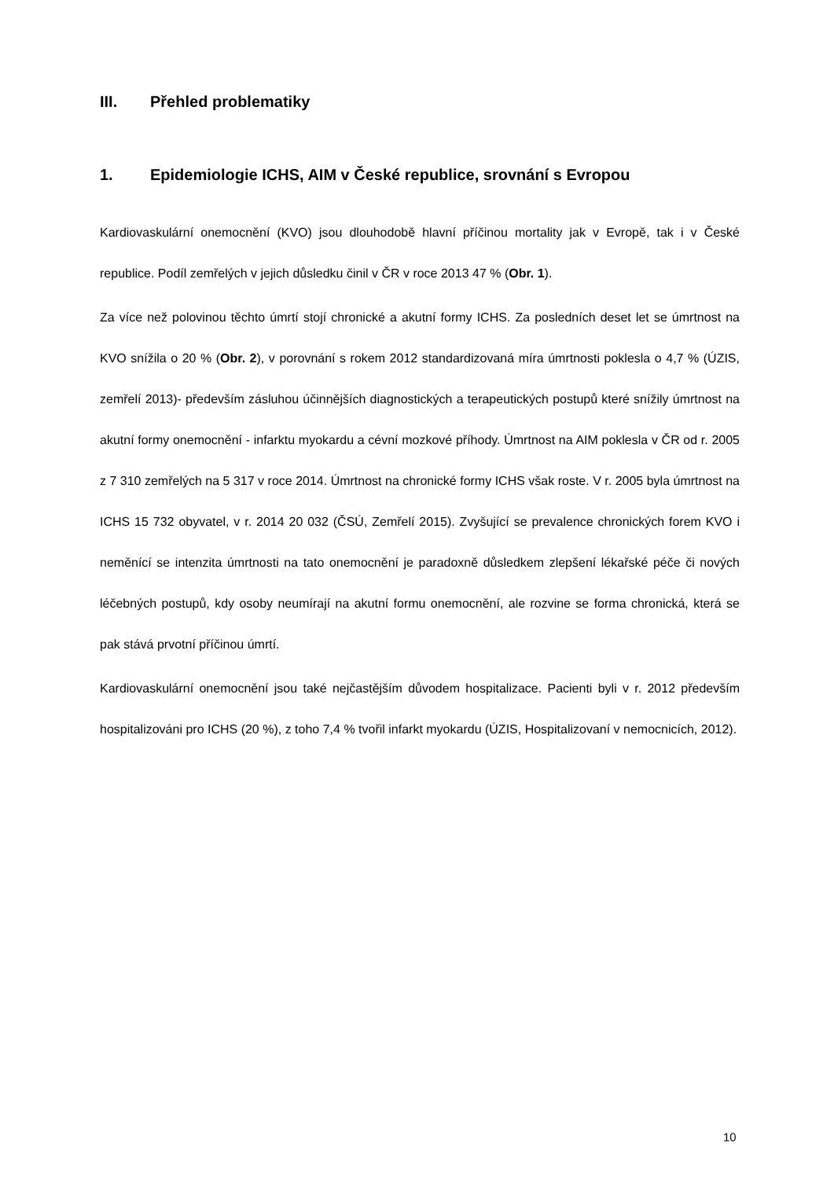III. Přehled problematiky
1. Epidemiologie ICHS, AIM v České republice, srovnání s Evropou
Kardiovaskulární onemocnění (KVO) jsou dlouhodobě hlavní příčinou mortality jak v Evropě, tak i v České republice. Podíl zemřelých v jejich důsledku činil v ČR v roce 2013 47 % (Obr. 1).
Za více než polovinou těchto úmrtí stojí chronické a akutní formy ICHS. Za posledních deset let se úmrtnost na KVO snížila o 20 % (Obr. 2), v porovnání s rokem 2012 standardizovaná míra úmrtnosti poklesla o 4,7 % (ÚZIS, zemřelí 2013)- především zásluhou účinnějších diagnostických a terapeutických postupů které snížily úmrtnost na akutní formy onemocnění - infarktu myokardu a cévní mozkové příhody. Úmrtnost na AIM poklesla v ČR od r. 2005 z 7 310 zemřelých na 5 317 v roce 2014. Úmrtnost na chronické formy ICHS však roste. V r. 2005 byla úmrtnost na ICHS 15 732 obyvatel, v r. 2014 20 032 (ČSÚ, Zemřelí 2015). Zvyšující se prevalence chronických forem KVO i neměnící se intenzita úmrtnosti na tato onemocnění je paradoxně důsledkem zlepšení lékařské péče či nových léčebných postupů, kdy osoby neumírají na akutní formu onemocnění, ale rozvine se forma chronická, která se pak stává prvotní příčinou úmrtí.
Kardiovaskulární onemocnění jsou také nejčastějším důvodem hospitalizace. Pacienti byli v r. 2012 především hospitalizováni pro ICHS (20 %), z toho 7,4 % tvořil infarkt myokardu (ÚZIS, Hospitalizovaní v nemocnicích, 2012).
10